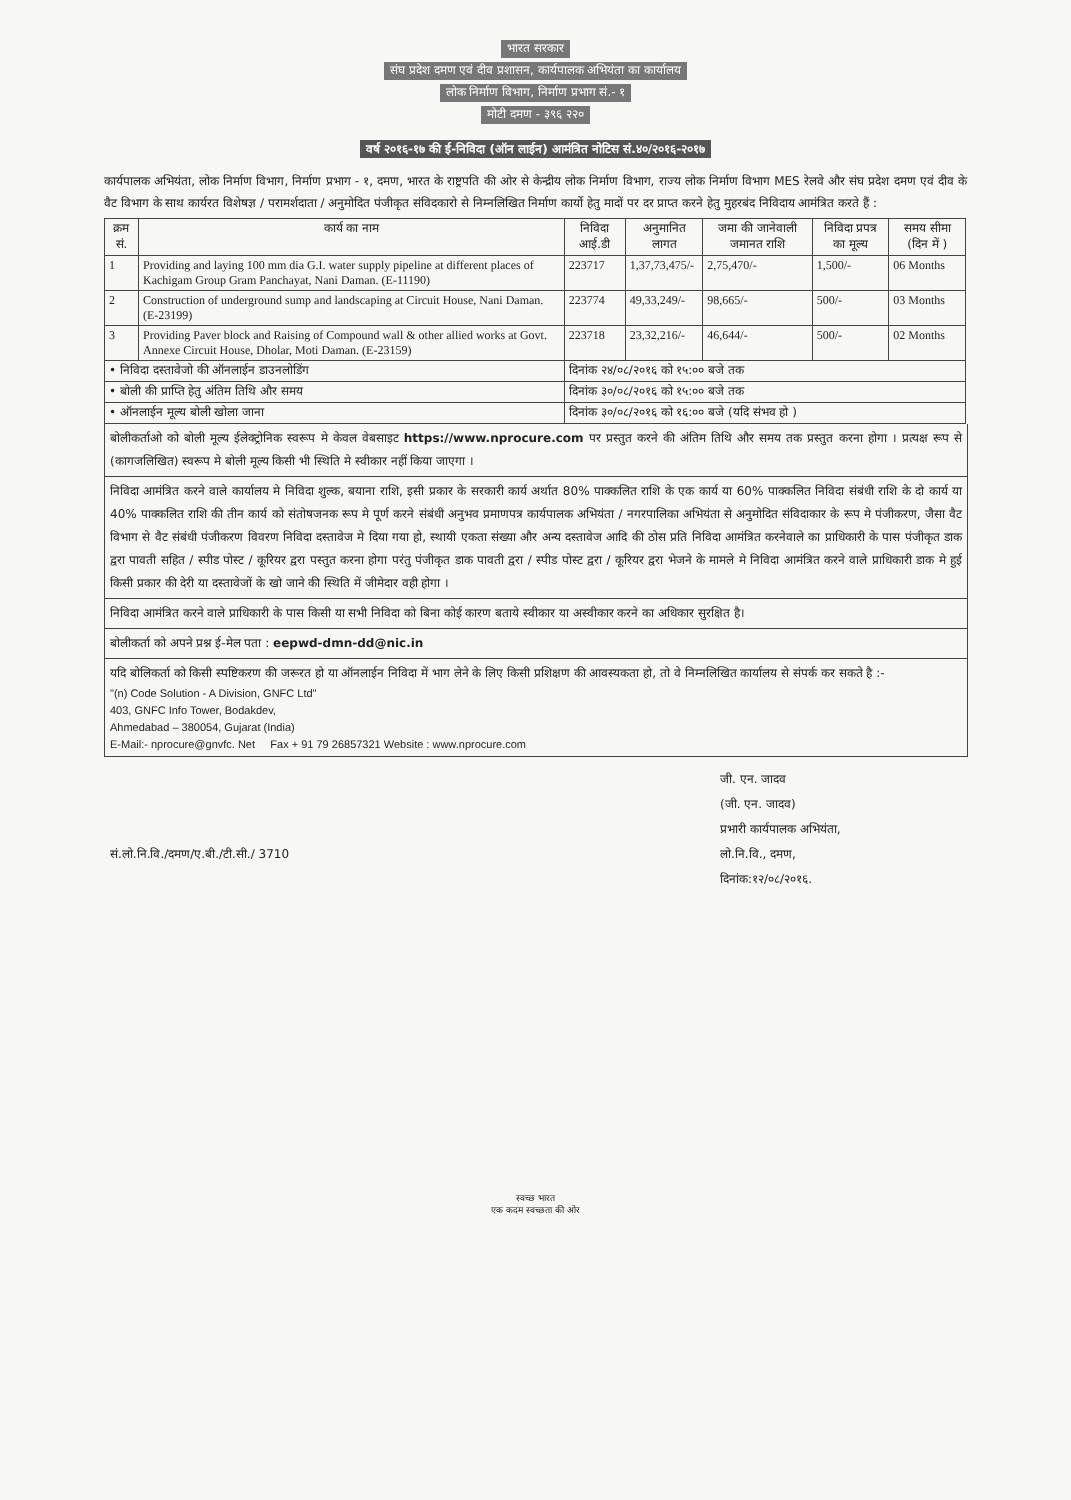भारत सरकार
संघ प्रदेश दमण एवं दीव प्रशासन, कार्यपालक अभियंता का कार्यालय
लोक निर्माण विभाग, निर्माण प्रभाग सं.- १
मोटी दमण - ३९६ २२०
वर्ष २०१६-१७ की ई-निविदा (ऑन लाईन) आमंत्रित नोटिस सं.४०/२०१६-२०१७
कार्यपालक अभियंता, लोक निर्माण विभाग, निर्माण प्रभाग - १, दमण, भारत के राष्ट्रपति की ओर से केन्द्रीय लोक निर्माण विभाग, राज्य लोक निर्माण विभाग MES रेलवे और संघ प्रदेश दमण एवं दीव के वैट विभाग के साथ कार्यरत विशेषज्ञ / परामर्शदाता / अनुमोदित पंजीकृत संविदकारो से निम्नलिखित निर्माण कार्यो हेतु मादों पर दर प्राप्त करने हेतु मुहरबंद निविदाय आमंत्रित करते हैं :
| क्रम सं. | कार्य का नाम | निविदा आई.डी | अनुमानित लागत | जमा की जानेवाली जमानत राशि | निविदा प्रपत्र का मूल्य | समय सीमा (दिन में ) |
| --- | --- | --- | --- | --- | --- | --- |
| 1 | Providing and laying 100 mm dia G.I. water supply pipeline at different places of Kachigam Group Gram Panchayat, Nani Daman. (E-11190) | 223717 | 1,37,73,475/- | 2,75,470/- | 1,500/- | 06 Months |
| 2 | Construction of underground sump and landscaping at Circuit House, Nani Daman. (E-23199) | 223774 | 49,33,249/- | 98,665/- | 500/- | 03 Months |
| 3 | Providing Paver block and Raising of Compound wall & other allied works at Govt. Annexe Circuit House, Dholar, Moti Daman. (E-23159) | 223718 | 23,32,216/- | 46,644/- | 500/- | 02 Months |
| • निविदा दस्तावेजो की ऑनलाईन डाउनलोडिंग | | दिनांक २४/०८/२०१६ को १५:०० बजे तक | | | | |
| • बोली की प्राप्ति हेतु अंतिम तिथि और समय | | दिनांक ३०/०८/२०१६ को १५:०० बजे तक | | | | |
| • ऑनलाईन मूल्य बोली खोला जाना | | दिनांक ३०/०८/२०१६ को १६:०० बजे (यदि संभव हो ) | | | | |
बोलीकर्ताओ को बोली मूल्य ईलेक्ट्रोनिक स्वरूप मे केवल वेबसाइट https://www.nprocure.com पर प्रस्तुत करने की अंतिम तिथि और समय तक प्रस्तुत करना होगा । प्रत्यक्ष रूप से (कागजलिखित) स्वरूप मे बोली मूल्य किसी भी स्थिति मे स्वीकार नहीं किया जाएगा ।
निविदा आमंत्रित करने वाले कार्यालय मे निविदा शुल्क, बयाना राशि, इसी प्रकार के सरकारी कार्य अर्थात 80% पाक्कलित राशि के एक कार्य या 60% पाक्कलित निविदा संबंधी राशि के दो कार्य या 40% पाक्कलित राशि की तीन कार्य को संतोषजनक रूप मे पूर्ण करने संबंधी अनुभव प्रमाणपत्र कार्यपालक अभियंता / नगरपालिका अभियंता से अनुमोदित संविदाकार के रूप मे पंजीकरण, जैसा वैट विभाग से वैट संबंधी पंजीकरण विवरण निविदा दस्तावेज मे दिया गया हो, स्थायी एकता संख्या और अन्य दस्तावेज आदि की ठोस प्रति निविदा आमंत्रित करनेवाले का प्राधिकारी के पास पंजीकृत डाक द्वरा पावती सहित / स्पीड पोस्ट / कूरियर द्वरा पस्तुत करना होगा परंतु पंजीकृत डाक पावती द्वरा / स्पीड पोस्ट द्वरा / कूरियर द्वरा भेजने के मामले मे निविदा आमंत्रित करने वाले प्राधिकारी डाक मे हुई किसी प्रकार की देरी या दस्तावेजों के खो जाने की स्थिति में जीमेदार वही होगा ।
निविदा आमंत्रित करने वाले प्राधिकारी के पास किसी या सभी निविदा को बिना कोई कारण बताये स्वीकार या अस्वीकार करने का अधिकार सुरक्षित है।
बोलीकर्ता को अपने प्रश्न ई-मेल पता : eepwd-dmn-dd@nic.in
यदि बोलिकर्ता को किसी स्पष्टिकरण की जरूरत हो या ऑनलाईन निविदा में भाग लेने के लिए किसी प्रशिक्षण की आवस्यकता हो, तो वे निम्नलिखित कार्यालय से संपर्क कर सकते है :-
"(n) Code Solution - A Division, GNFC Ltd"
403, GNFC Info Tower, Bodakdev,
Ahmedabad – 380054, Gujarat (India)
E-Mail:- nprocure@gnvfc. Net Fax + 91 79 26857321 Website : www.nprocure.com
जी. एन. जादव
(जी. एन. जादव)
प्रभारी कार्यपालक अभियंता,
लो.नि.वि., दमण,
दिनांक:१२/०८/२०१६.
सं.लो.नि.वि./दमण/ए.बी./टी.सी./ 3710
स्वच्छ भारत
एक कदम स्वच्छता की ओर